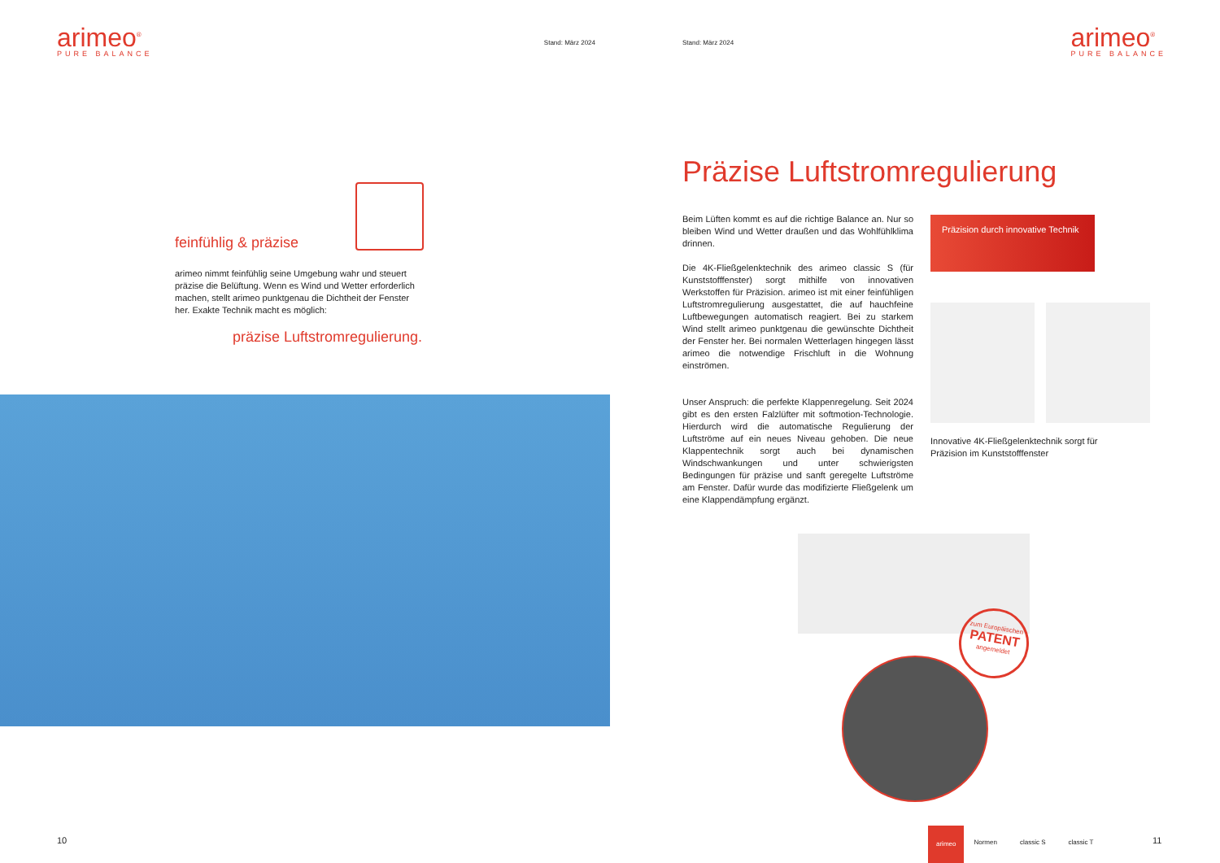arimeo<sup>®</sup>
PURE BALANCE
Stand: März 2024
feinfühlig & präzise
arimeo nimmt feinfühlig seine Umgebung wahr und steuert präzise die Belüftung. Wenn es Wind und Wetter erforderlich machen, stellt arimeo punktgenau die Dichtheit der Fenster her. Exakte Technik macht es möglich:
präzise Luftstromregulierung.
10
Stand: März 2024
arimeo<sup>®</sup>
PURE BALANCE
Präzise Luftstromregulierung
Beim Lüften kommt es auf die richtige Balance an. Nur so bleiben Wind und Wetter draußen und das Wohlfühlklima drinnen.
Die 4K-Fließgelenktechnik des arimeo classic S (für Kunststofffenster) sorgt mithilfe von innovativen Werkstoffen für Präzision. arimeo ist mit einer feinfühligen Luftstromregulierung ausgestattet, die auf hauchfeine Luftbewegungen automatisch reagiert. Bei zu starkem Wind stellt arimeo punktgenau die gewünschte Dichtheit der Fenster her. Bei normalen Wetterlagen hingegen lässt arimeo die notwendige Frischluft in die Wohnung einströmen.
Unser Anspruch: die perfekte Klappenregelung. Seit 2024 gibt es den ersten Falzlüfter mit softmotion-Technologie. Hierdurch wird die automatische Regulierung der Luftströme auf ein neues Niveau gehoben. Die neue Klappentechnik sorgt auch bei dynamischen Windschwankungen und unter schwierigsten Bedingungen für präzise und sanft geregelte Luftströme am Fenster. Dafür wurde das modifizierte Fließgelenk um eine Klappendämpfung ergänzt.
Präzision durch innovative Technik
Innovative 4K-Fließgelenktechnik sorgt für Präzision im Kunststofffenster
zum Europäischen
PATENT
angemeldet
arimeo Normen classic S classic T
11